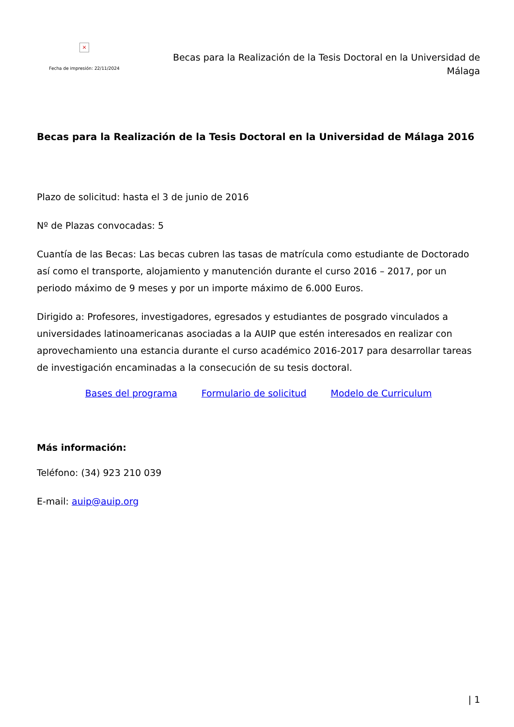×
Fecha de impresión: 22/11/2024
Becas para la Realización de la Tesis Doctoral en la Universidad de Málaga
Becas para la Realización de la Tesis Doctoral en la Universidad de Málaga 2016
Plazo de solicitud: hasta el 3 de junio de 2016
Nº de Plazas convocadas: 5
Cuantía de las Becas: Las becas cubren las tasas de matrícula como estudiante de Doctorado así como el transporte, alojamiento y manutención durante el curso 2016 – 2017, por un periodo máximo de 9 meses y por un importe máximo de 6.000 Euros.
Dirigido a: Profesores, investigadores, egresados y estudiantes de posgrado vinculados a universidades latinoamericanas asociadas a la AUIP que estén interesados en realizar con aprovechamiento una estancia durante el curso académico 2016-2017 para desarrollar tareas de investigación encaminadas a la consecución de su tesis doctoral.
Bases del programa Formulario de solicitud Modelo de Curriculum
Más información:
Teléfono: (34) 923 210 039
E-mail: auip@auip.org
| 1